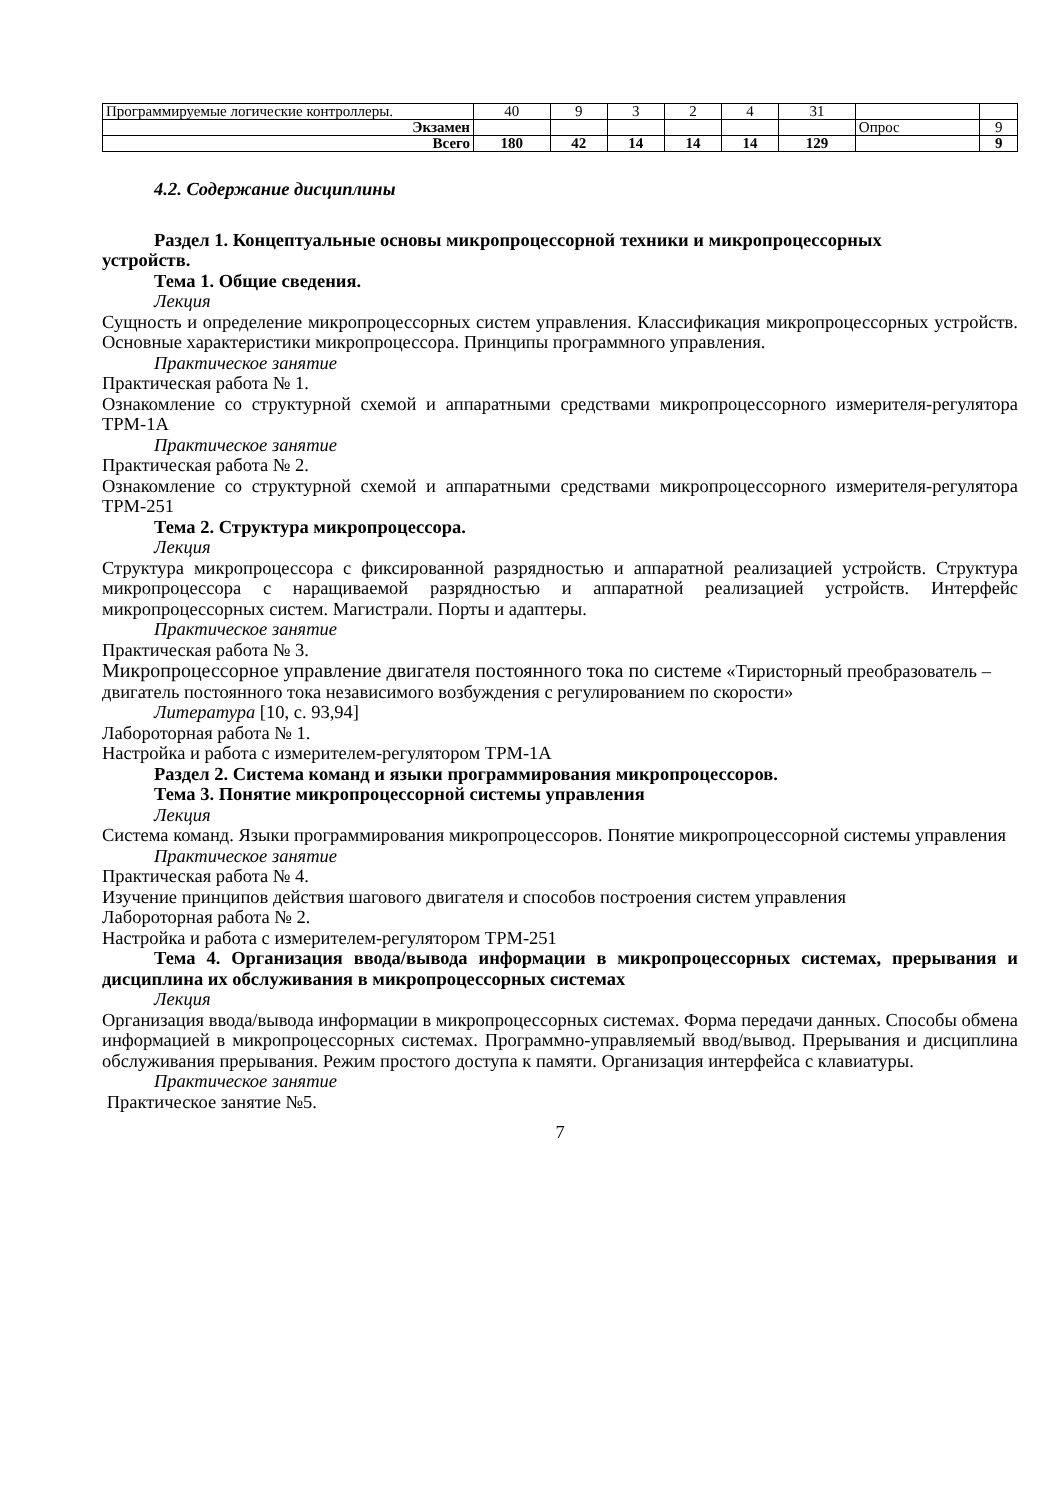| Программируемые логические контроллеры. | 40 | 9 | 3 | 2 | 4 | 31 | | |
| Экзамен | | | | | | | Опрос | 9 |
| Всего | 180 | 42 | 14 | 14 | 14 | 129 | | 9 |
4.2. Содержание дисциплины
Раздел 1. Концептуальные основы микропроцессорной техники и микропроцессорных
устройств.
Тема 1. Общие сведения.
Лекция
Сущность и определение микропроцессорных систем управления. Классификация микропроцессорных устройств. Основные характеристики микропроцессора. Принципы программного управления.
Практическое занятие
Практическая работа № 1.
Ознакомление со структурной схемой и аппаратными средствами микропроцессорного измерителя-регулятора ТРМ-1А
Практическое занятие
Практическая работа № 2.
Ознакомление со структурной схемой и аппаратными средствами микропроцессорного измерителя-регулятора ТРМ-251
Тема 2. Структура микропроцессора.
Лекция
Структура микропроцессора с фиксированной разрядностью и аппаратной реализацией устройств. Структура микропроцессора с наращиваемой разрядностью и аппаратной реализацией устройств. Интерфейс микропроцессорных систем. Магистрали. Порты и адаптеры.
Практическое занятие
Практическая работа № 3.
Микропроцессорное управление двигателя постоянного тока по системе «Тиристорный преобразователь – двигатель постоянного тока независимого возбуждения с регулированием по скорости»
Литература [10, с. 93,94]
Лабороторная работа № 1.
Настройка и работа с измерителем-регулятором ТРМ-1А
Раздел 2. Система команд и языки программирования микропроцессоров.
Тема 3. Понятие микропроцессорной системы управления
Лекция
Система команд. Языки программирования микропроцессоров. Понятие микропроцессорной системы управления
Практическое занятие
Практическая работа № 4.
Изучение принципов действия шагового двигателя и способов построения систем управления
Лабороторная работа № 2.
Настройка и работа с измерителем-регулятором ТРМ-251
Тема 4. Организация ввода/вывода информации в микропроцессорных системах, прерывания и дисциплина их обслуживания в микропроцессорных системах
Лекция
Организация ввода/вывода информации в микропроцессорных системах. Форма передачи данных. Способы обмена информацией в микропроцессорных системах. Программно-управляемый ввод/вывод. Прерывания и дисциплина обслуживания прерывания. Режим простого доступа к памяти. Организация интерфейса с клавиатуры.
Практическое занятие
Практическое занятие №5.
7